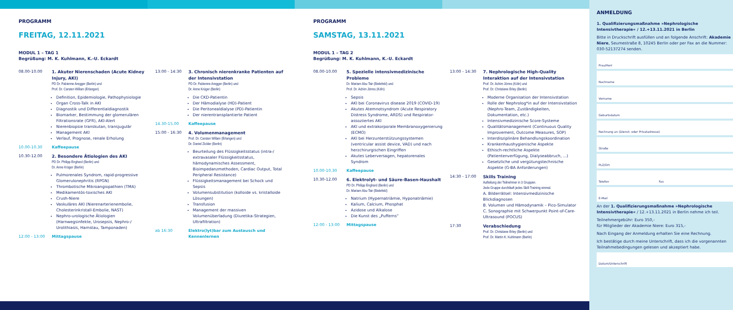PROGRAMM
FREITAG, 12.11.2021
MODUL 1 – TAG 1
Begrüßung: M. K. Kuhlmann, K.-U. Eckardt
08.00-10.00 1. Akuter Nierenschaden (Acute Kidney Injury, AKI)
PD Dr. Fabienne Aregger (Berlin) und
Prof. Dr. Carsten Willam (Erlangen)
Definition, Epidemiologie, Pathophysiologie
Organ Cross-Talk in AKI
Diagnostik und Differentialdiagnostik
Biomarker, Bestimmung der glomerulären Filtrationsrate (GFR), AKI-Alert
Nierenbiopsie transkutan, transjugulär
Management AKI
Verlauf, Prognose, renale Erholung
10.00-10.30 Kaffeepause
10.30-12.00 2. Besondere Ätiologien des AKI
PD Dr. Philipp Enghard (Berlin) und
Dr. Anne Krüger (Berlin)
Pulmorenales Syndrom, rapid-progressive Glomerulonephritis (RPGN)
Thrombotische Mikroangiopathien (TMA)
Medikamentös-toxisches AKI
Crush-Niere
Vaskuläres AKI (Nierenarterienembolie, Cholesterinkristall-Embolie, NAST)
Nephro-urologische Ätiologien (Harnwegsinfekte, Urosepsis, Nephro-/ Urolithiasis, Harnstau, Tamponaden)
12:00 - 13:00 Mittagspause
13:00 - 14:30 3. Chronisch nierenkranke Patienten auf der Intensivstation
PD Dr. Fabienne Aregger (Berlin) und
Dr. Anne Krüger (Berlin)
Die CKD-Patientin
Der Hämodialyse (HD)-Patient
Die Peritonealdialyse (PD)-Patientin
Der nierentransplantierte Patient
14.30-15.00 Kaffeepause
15:00 - 16:30 4. Volumenmanagement
Prof. Dr. Carsten Willam (Erlangen) und
Dr. Daniel Zickler (Berlin)
Beurteilung des Flüssigkeitsstatus (intra-/ extravasaler Flüssigkeitsstatus, hämodynamisches Assessment, Bioimpedanzmethoden, Cardiac Output, Total Peripheral Resistance)
Flüssigkeitsmanagement bei Schock und Sepsis
Volumensubstitution (kolloide vs. kristalloide Lösungen)
Transfusion
Management der massiven Volumenüberladung (Diuretika-Strategien, Ultrafiltration)
ab 16:30 Elektro(lyt)bar zum Austausch und Kennenlernen
PROGRAMM
SAMSTAG, 13.11.2021
MODUL 1 – TAG 2
Begrüßung: M. K. Kuhlmann, K.-U. Eckardt
08.00-10.00 5. Spezielle intensivmedizinische Probleme
Dr. Mariam Abu-Tair (Bielefeld) und
Prof. Dr. Achim Jörres (Köln)
Sepsis
AKI bei Coronavirus disease 2019 (COVID-19)
Akutes Atemnotsyndrom (Acute Respiratory Distress Syndrome, ARDS) und Respirator-assoziiertes AKI
AKI und extrakorporale Membranoxygenierung (ECMO)
AKI bei Herzunterstützungssystemen (ventricular assist device, VAD) und nach herzchirurgischen Eingriffen
Akutes Leberversagen, hepatorenales Syndrom
10.00-10.30 Kaffeepause
10.30-12.00 6. Elektrolyt- und Säure-Basen-Haushalt
PD Dr. Philipp Enghard (Berlin) und
Dr. Mariam Abu-Tair (Bielefeld)
Natrium (Hypernatriämie, Hyponatriämie)
Kalium, Calcium, Phosphat
Azidose und Alkalose
Die Kunst des „Pufferns“
12:00 - 13:00 Mittagspause
13:00 - 14:30 7. Nephrologische High-Quality Interaktion auf der Intensivstation
Prof. Dr. Achim Jörres (Köln) und
Prof. Dr. Christiane Erley (Berlin)
Moderne Organisation der Intensivstation
Rolle der Nephrolog*in auf der Intensivstation (Nephro-Team, Zuständigkeiten, Dokumentation, etc.)
Intensivmedizinische Score-Systeme
Qualitätsmanagement (Continuous Quality Improvement, Outcome Measures, SOP)
Interdisziplinäre Behandlungskoordination
Krankenhaushygienische Aspekte
Ethisch-rechtliche Aspekte (Patientenverfügung, Dialyseabbruch, ...)
Gesetzliche und vergütungstechnische Aspekte (G-BA Anforderungen)
14:30 - 17:00 Skills Training
Aufteilung der Teilnehmer in 3 Gruppen.
Jede Gruppe durchläuft jedes Skill-Training einmal.
A. Bilderrätsel: Intensivmedizinische Blickdiagnosen
B. Volumen und Hämodynamik – Pico-Simulator
C. Sonographie mit Schwerpunkt Point-of-Care-Ultrasound (POCUS)
17:30 Verabschiedung
Prof. Dr. Christiane Erley (Berlin) und
Prof. Dr. Martin K. Kuhlmann (Berlin)
ANMELDUNG
1. Qualifizierungsmaßnahme »Nephrologische Intensivtherapie« / 12.+13.11.2021 in Berlin
Bitte in Druckschrift ausfüllen und an folgende Anschrift: Akademie Niere, Seumestraße 8, 10245 Berlin oder per Fax an die Nummer: 030-52137274 senden.
Frau/Herr
Nachname
Vorname
Geburtsdatum
Rechnung an (Dienst- oder Privatadresse)
Straße
PLZ/Ort
Telefon Fax
E-Mail
An der 1. Qualifizierungsmaßnahme »Nephrologische Intensivtherapie« / 12.+13.11.2021 in Berlin nehme ich teil.
Teilnehmergebühr: Euro 350,-
für Mitglieder der Akademie Niere: Euro 315,-
Nach Eingang der Anmeldung erhalten Sie eine Rechnung.
Ich bestätige durch meine Unterschrift, dass ich die vorgenannten Teilnahmebedingungen gelesen und akzeptiert habe.
Datum/Unterschrift